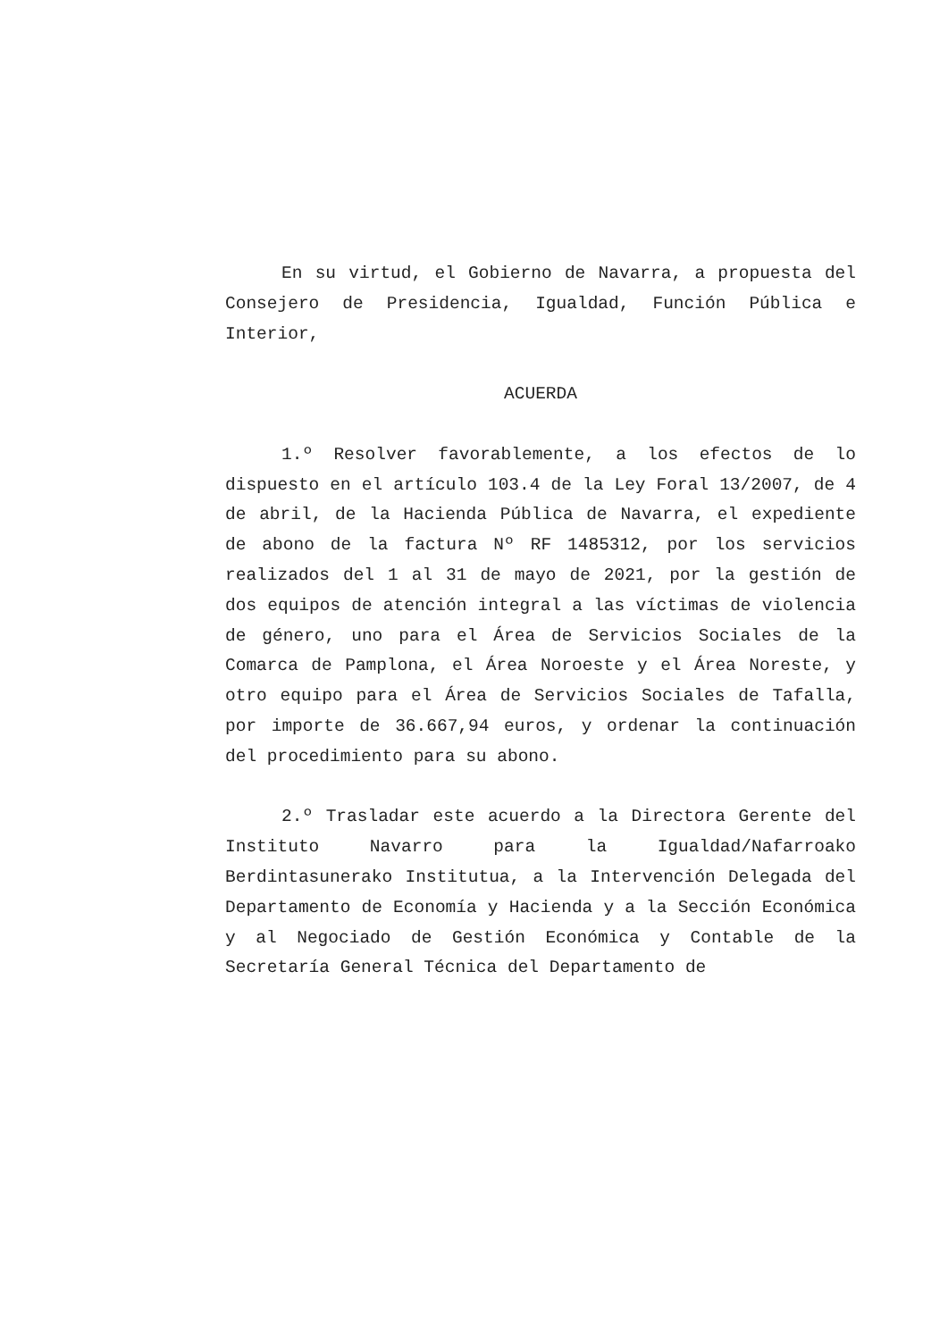En su virtud, el Gobierno de Navarra, a propuesta del Consejero de Presidencia, Igualdad, Función Pública e Interior,
ACUERDA
1.º Resolver favorablemente, a los efectos de lo dispuesto en el artículo 103.4 de la Ley Foral 13/2007, de 4 de abril, de la Hacienda Pública de Navarra, el expediente de abono de la factura Nº RF 1485312, por los servicios realizados del 1 al 31 de mayo de 2021, por la gestión de dos equipos de atención integral a las víctimas de violencia de género, uno para el Área de Servicios Sociales de la Comarca de Pamplona, el Área Noroeste y el Área Noreste, y otro equipo para el Área de Servicios Sociales de Tafalla, por importe de 36.667,94 euros, y ordenar la continuación del procedimiento para su abono.
2.º Trasladar este acuerdo a la Directora Gerente del Instituto Navarro para la Igualdad/Nafarroako Berdintasunerako Institutua, a la Intervención Delegada del Departamento de Economía y Hacienda y a la Sección Económica y al Negociado de Gestión Económica y Contable de la Secretaría General Técnica del Departamento de